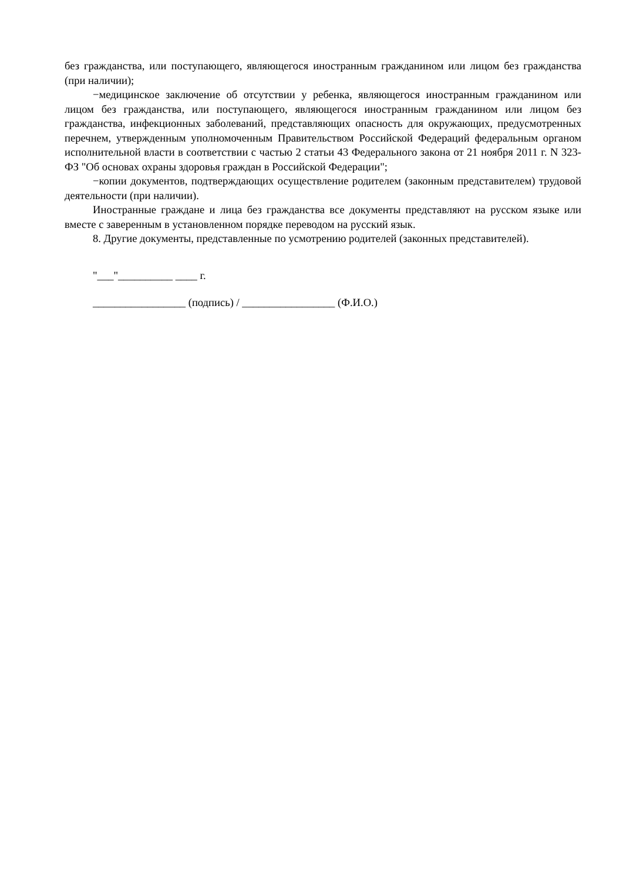без гражданства, или поступающего, являющегося иностранным гражданином или лицом без гражданства (при наличии);
−медицинское заключение об отсутствии у ребенка, являющегося иностранным гражданином или лицом без гражданства, или поступающего, являющегося иностранным гражданином или лицом без гражданства, инфекционных заболеваний, представляющих опасность для окружающих, предусмотренных перечнем, утвержденным уполномоченным Правительством Российской Федераций федеральным органом исполнительной власти в соответствии с частью 2 статьи 43 Федерального закона от 21 ноября 2011 г. N 323-ФЗ "Об основах охраны здоровья граждан в Российской Федерации";
−копии документов, подтверждающих осуществление родителем (законным представителем) трудовой деятельности (при наличии).
Иностранные граждане и лица без гражданства все документы представляют на русском языке или вместе с заверенным в установленном порядке переводом на русский язык.
8. Другие документы, представленные по усмотрению родителей (законных представителей).
"___"__________ ____ г.
_________________ (подпись) / _________________ (Ф.И.О.)